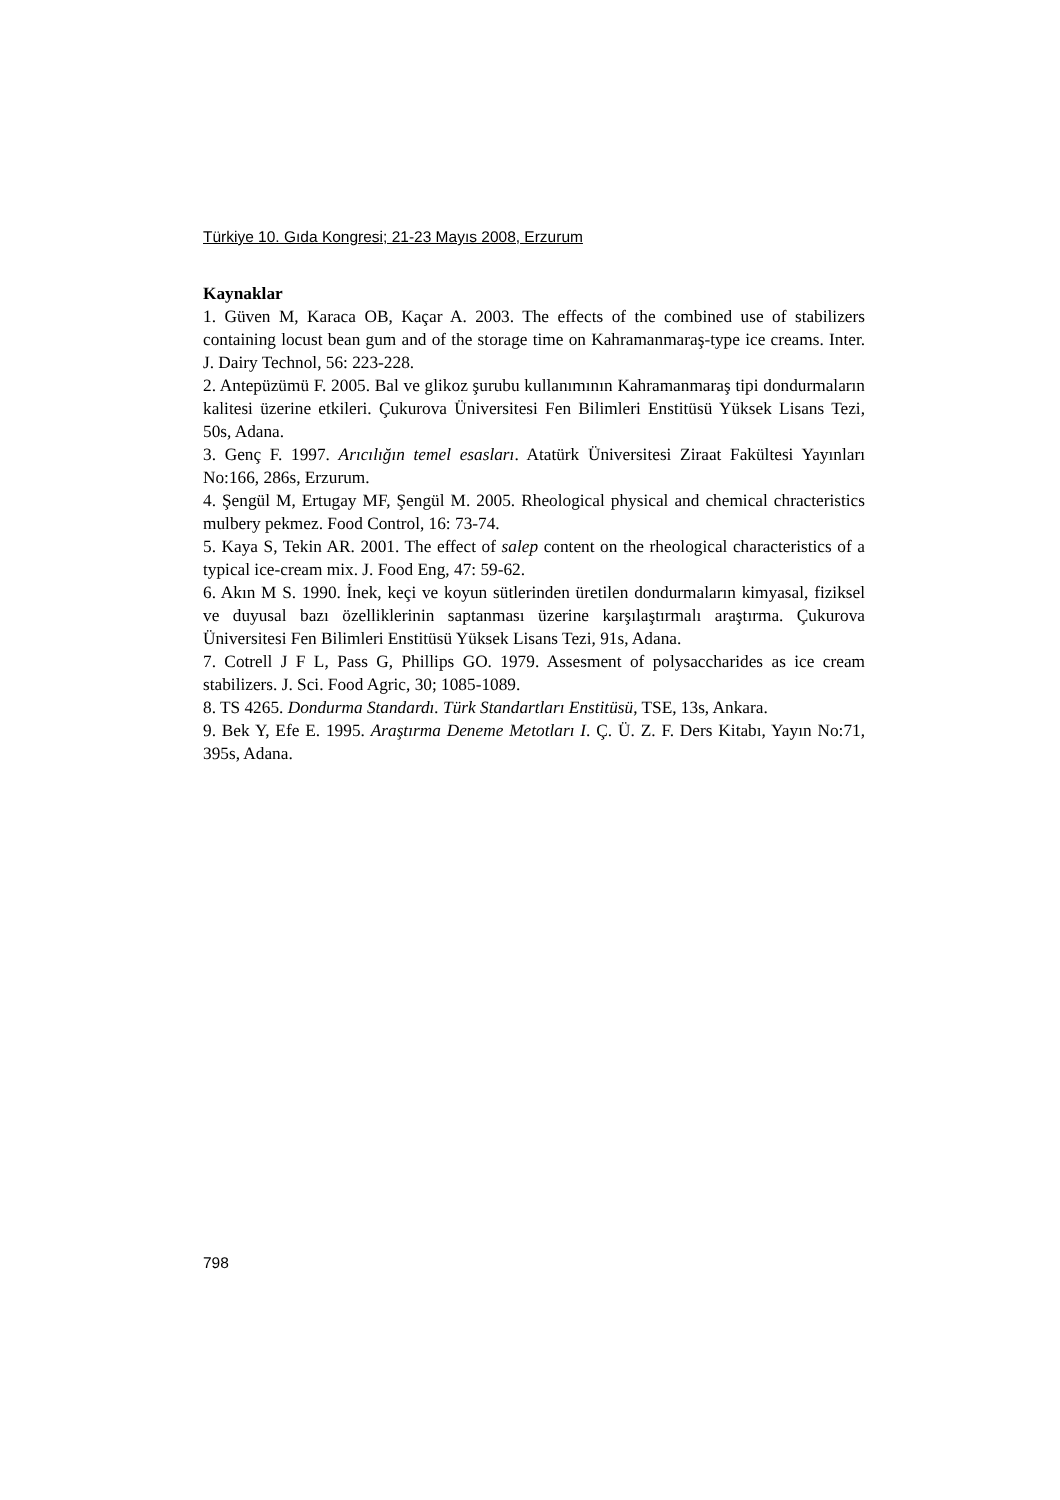Türkiye 10. Gıda Kongresi; 21-23 Mayıs 2008, Erzurum
Kaynaklar
1. Güven M, Karaca OB, Kaçar A. 2003. The effects of the combined use of stabilizers containing locust bean gum and of the storage time on Kahramanmaraş-type ice creams. Inter. J. Dairy Technol, 56: 223-228.
2. Antepüzümü F. 2005. Bal ve glikoz şurubu kullanımının Kahramanmaraş tipi dondurmaların kalitesi üzerine etkileri. Çukurova Üniversitesi Fen Bilimleri Enstitüsü Yüksek Lisans Tezi, 50s, Adana.
3. Genç F. 1997. Arıcılığın temel esasları. Atatürk Üniversitesi Ziraat Fakültesi Yayınları No:166, 286s, Erzurum.
4. Şengül M, Ertugay MF, Şengül M. 2005. Rheological physical and chemical chracteristics mulbery pekmez. Food Control, 16: 73-74.
5. Kaya S, Tekin AR. 2001. The effect of salep content on the rheological characteristics of a typical ice-cream mix. J. Food Eng, 47: 59-62.
6. Akın M S. 1990. İnek, keçi ve koyun sütlerinden üretilen dondurmaların kimyasal, fiziksel ve duyusal bazı özelliklerinin saptanması üzerine karşılaştırmalı araştırma. Çukurova Üniversitesi Fen Bilimleri Enstitüsü Yüksek Lisans Tezi, 91s, Adana.
7. Cotrell J F L, Pass G, Phillips GO. 1979. Assesment of polysaccharides as ice cream stabilizers. J. Sci. Food Agric, 30; 1085-1089.
8. TS 4265. Dondurma Standardı. Türk Standartları Enstitüsü, TSE, 13s, Ankara.
9. Bek Y, Efe E. 1995. Araştırma Deneme Metotları I. Ç. Ü. Z. F. Ders Kitabı, Yayın No:71, 395s, Adana.
798